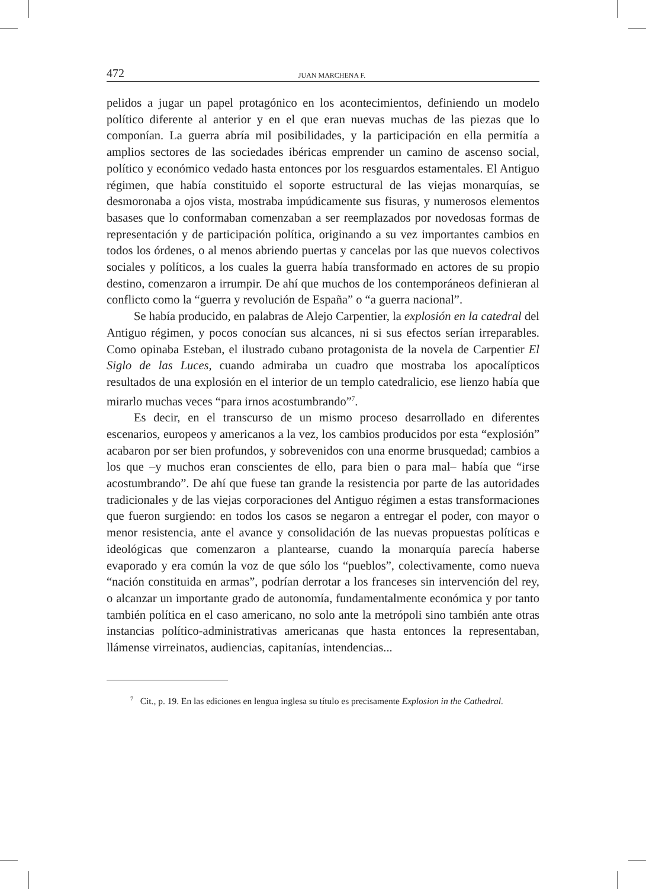472 JUAN MARCHENA F.
pelidos a jugar un papel protagónico en los acontecimientos, definiendo un modelo político diferente al anterior y en el que eran nuevas muchas de las piezas que lo componían. La guerra abría mil posibilidades, y la participación en ella permitía a amplios sectores de las sociedades ibéricas emprender un camino de ascenso social, político y económico vedado hasta entonces por los resguardos estamentales. El Antiguo régimen, que había constituido el soporte estructural de las viejas monarquías, se desmoronaba a ojos vista, mostraba impúdicamente sus fisuras, y numerosos elementos basases que lo conformaban comenzaban a ser reemplazados por novedosas formas de representación y de participación política, originando a su vez importantes cambios en todos los órdenes, o al menos abriendo puertas y cancelas por las que nuevos colectivos sociales y políticos, a los cuales la guerra había transformado en actores de su propio destino, comenzaron a irrumpir. De ahí que muchos de los contemporáneos definieran al conflicto como la “guerra y revolución de España” o “a guerra nacional”.
Se había producido, en palabras de Alejo Carpentier, la explosión en la catedral del Antiguo régimen, y pocos conocían sus alcances, ni si sus efectos serían irreparables. Como opinaba Esteban, el ilustrado cubano protagonista de la novela de Carpentier El Siglo de las Luces, cuando admiraba un cuadro que mostraba los apocalípticos resultados de una explosión en el interior de un templo catedralicio, ese lienzo había que mirarlo muchas veces “para irnos acostumbrando”<sup>7</sup>.
Es decir, en el transcurso de un mismo proceso desarrollado en diferentes escenarios, europeos y americanos a la vez, los cambios producidos por esta “explosión” acabaron por ser bien profundos, y sobrevenidos con una enorme brusquedad; cambios a los que –y muchos eran conscientes de ello, para bien o para mal– había que “irse acostumbrando”. De ahí que fuese tan grande la resistencia por parte de las autoridades tradicionales y de las viejas corporaciones del Antiguo régimen a estas transformaciones que fueron surgiendo: en todos los casos se negaron a entregar el poder, con mayor o menor resistencia, ante el avance y consolidación de las nuevas propuestas políticas e ideológicas que comenzaron a plantearse, cuando la monarquía parecía haberse evaporado y era común la voz de que sólo los “pueblos”, colectivamente, como nueva “nación constituida en armas”, podrían derrotar a los franceses sin intervención del rey, o alcanzar un importante grado de autonomía, fundamentalmente económica y por tanto también política en el caso americano, no solo ante la metrópoli sino también ante otras instancias político-administrativas americanas que hasta entonces la representaban, llámense virreinatos, audiencias, capitanías, intendencias...
<sup>7</sup> Cit., p. 19. En las ediciones en lengua inglesa su título es precisamente Explosion in the Cathedral.